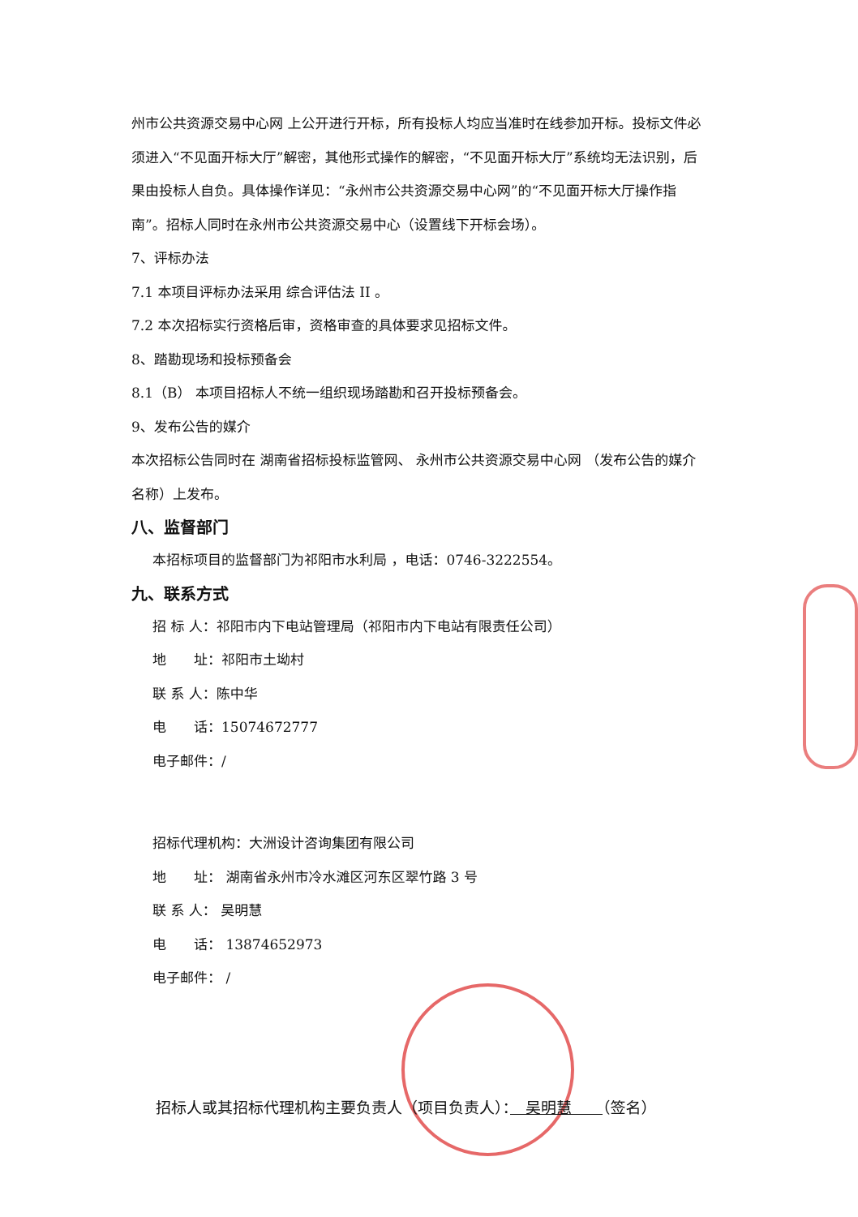州市公共资源交易中心网 上公开进行开标，所有投标人均应当准时在线参加开标。投标文件必须进入“不见面开标大厅”解密，其他形式操作的解密，“不见面开标大厅”系统均无法识别，后果由投标人自负。具体操作详见：“永州市公共资源交易中心网”的“不见面开标大厅操作指南”。招标人同时在永州市公共资源交易中心（设置线下开标会场）。
7、评标办法
7.1 本项目评标办法采用 综合评估法 II 。
7.2 本次招标实行资格后审，资格审查的具体要求见招标文件。
8、踏勘现场和投标预备会
8.1（B） 本项目招标人不统一组织现场踏勘和召开投标预备会。
9、发布公告的媒介
本次招标公告同时在 湖南省招标投标监管网、 永州市公共资源交易中心网 （发布公告的媒介名称）上发布。
八、监督部门
本招标项目的监督部门为祁阳市水利局 ，电话：0746-3222554。
九、联系方式
招 标 人：祁阳市内下电站管理局（祁阳市内下电站有限责任公司）
地　　址：祁阳市土坳村
联 系 人：陈中华
电　　话：15074672777
电子邮件：/
招标代理机构：大洲设计咨询集团有限公司
地　　址： 湖南省永州市冷水滩区河东区翠竹路 3 号
联 系 人： 吴明慧
电　　话： 13874652973
电子邮件： /
招标人或其招标代理机构主要负责人（项目负责人）：　吴明慧　　（签名）